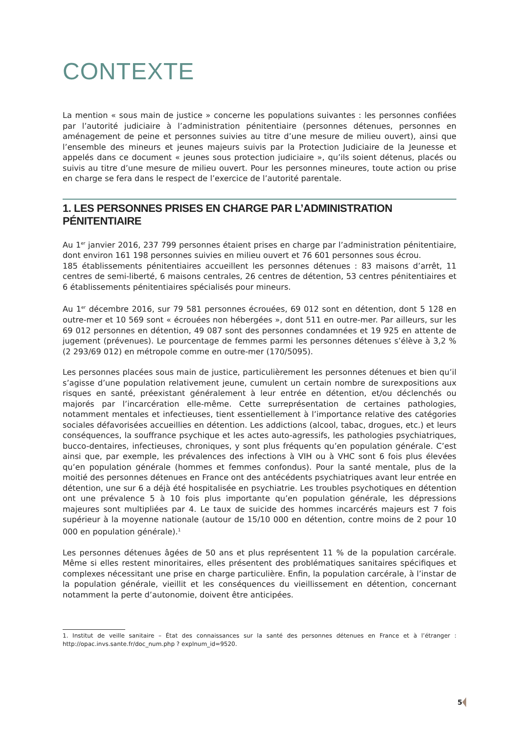CONTEXTE
La mention « sous main de justice » concerne les populations suivantes : les personnes confiées par l’autorité judiciaire à l’administration pénitentiaire (personnes détenues, personnes en aménagement de peine et personnes suivies au titre d’une mesure de milieu ouvert), ainsi que l’ensemble des mineurs et jeunes majeurs suivis par la Protection Judiciaire de la Jeunesse et appelés dans ce document « jeunes sous protection judiciaire », qu’ils soient détenus, placés ou suivis au titre d’une mesure de milieu ouvert. Pour les personnes mineures, toute action ou prise en charge se fera dans le respect de l’exercice de l’autorité parentale.
1. LES PERSONNES PRISES EN CHARGE PAR L’ADMINISTRATION PÉNITENTIAIRE
Au 1<sup>er</sup> janvier 2016, 237 799 personnes étaient prises en charge par l’administration pénitentiaire, dont environ 161 198 personnes suivies en milieu ouvert et 76 601 personnes sous écrou.
185 établissements pénitentiaires accueillent les personnes détenues : 83 maisons d’arrêt, 11 centres de semi-liberté, 6 maisons centrales, 26 centres de détention, 53 centres pénitentiaires et 6 établissements pénitentiaires spécialisés pour mineurs.
Au 1<sup>er</sup> décembre 2016, sur 79 581 personnes écrouées, 69 012 sont en détention, dont 5 128 en outre-mer et 10 569 sont « écrouées non hébergées », dont 511 en outre-mer. Par ailleurs, sur les 69 012 personnes en détention, 49 087 sont des personnes condamnées et 19 925 en attente de jugement (prévenues). Le pourcentage de femmes parmi les personnes détenues s’élève à 3,2 % (2 293/69 012) en métropole comme en outre-mer (170/5095).
Les personnes placées sous main de justice, particulièrement les personnes détenues et bien qu’il s’agisse d’une population relativement jeune, cumulent un certain nombre de surexpositions aux risques en santé, préexistant généralement à leur entrée en détention, et/ou déclenchés ou majorés par l’incarcération elle-même. Cette surreprésentation de certaines pathologies, notamment mentales et infectieuses, tient essentiellement à l’importance relative des catégories sociales défavorisées accueillies en détention. Les addictions (alcool, tabac, drogues, etc.) et leurs conséquences, la souffrance psychique et les actes auto-agressifs, les pathologies psychiatriques, bucco-dentaires, infectieuses, chroniques, y sont plus fréquents qu’en population générale. C’est ainsi que, par exemple, les prévalences des infections à VIH ou à VHC sont 6 fois plus élevées qu’en population générale (hommes et femmes confondus). Pour la santé mentale, plus de la moitié des personnes détenues en France ont des antécédents psychiatriques avant leur entrée en détention, une sur 6 a déjà été hospitalisée en psychiatrie. Les troubles psychotiques en détention ont une prévalence 5 à 10 fois plus importante qu’en population générale, les dépressions majeures sont multipliées par 4. Le taux de suicide des hommes incarcérés majeurs est 7 fois supérieur à la moyenne nationale (autour de 15/10 000 en détention, contre moins de 2 pour 10 000 en population générale).<sup>1</sup>
Les personnes détenues âgées de 50 ans et plus représentent 11 % de la population carcérale. Même si elles restent minoritaires, elles présentent des problématiques sanitaires spécifiques et complexes nécessitant une prise en charge particulière. Enfin, la population carcérale, à l’instar de la population générale, vieillit et les conséquences du vieillissement en détention, concernant notamment la perte d’autonomie, doivent être anticipées.
1. Institut de veille sanitaire – État des connaissances sur la santé des personnes détenues en France et à l’étranger : http://opac.invs.sante.fr/doc_num.php ? explnum_id=9520.
5